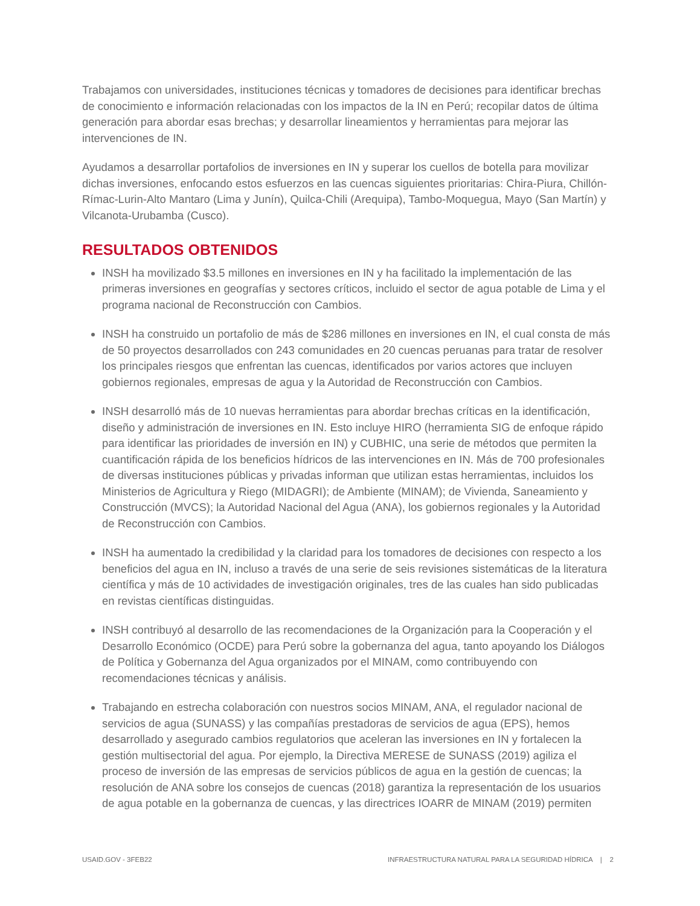Trabajamos con universidades, instituciones técnicas y tomadores de decisiones para identificar brechas de conocimiento e información relacionadas con los impactos de la IN en Perú; recopilar datos de última generación para abordar esas brechas; y desarrollar lineamientos y herramientas para mejorar las intervenciones de IN.
Ayudamos a desarrollar portafolios de inversiones en IN y superar los cuellos de botella para movilizar dichas inversiones, enfocando estos esfuerzos en las cuencas siguientes prioritarias: Chira-Piura, Chillón-Rímac-Lurin-Alto Mantaro (Lima y Junín), Quilca-Chili (Arequipa), Tambo-Moquegua, Mayo (San Martín) y Vilcanota-Urubamba (Cusco).
RESULTADOS OBTENIDOS
INSH ha movilizado $3.5 millones en inversiones en IN y ha facilitado la implementación de las primeras inversiones en geografías y sectores críticos, incluido el sector de agua potable de Lima y el programa nacional de Reconstrucción con Cambios.
INSH ha construido un portafolio de más de $286 millones en inversiones en IN, el cual consta de más de 50 proyectos desarrollados con 243 comunidades en 20 cuencas peruanas para tratar de resolver los principales riesgos que enfrentan las cuencas, identificados por varios actores que incluyen gobiernos regionales, empresas de agua y la Autoridad de Reconstrucción con Cambios.
INSH desarrolló más de 10 nuevas herramientas para abordar brechas críticas en la identificación, diseño y administración de inversiones en IN. Esto incluye HIRO (herramienta SIG de enfoque rápido para identificar las prioridades de inversión en IN) y CUBHIC, una serie de métodos que permiten la cuantificación rápida de los beneficios hídricos de las intervenciones en IN. Más de 700 profesionales de diversas instituciones públicas y privadas informan que utilizan estas herramientas, incluidos los Ministerios de Agricultura y Riego (MIDAGRI); de Ambiente (MINAM); de Vivienda, Saneamiento y Construcción (MVCS); la Autoridad Nacional del Agua (ANA), los gobiernos regionales y la Autoridad de Reconstrucción con Cambios.
INSH ha aumentado la credibilidad y la claridad para los tomadores de decisiones con respecto a los beneficios del agua en IN, incluso a través de una serie de seis revisiones sistemáticas de la literatura científica y más de 10 actividades de investigación originales, tres de las cuales han sido publicadas en revistas científicas distinguidas.
INSH contribuyó al desarrollo de las recomendaciones de la Organización para la Cooperación y el Desarrollo Económico (OCDE) para Perú sobre la gobernanza del agua, tanto apoyando los Diálogos de Política y Gobernanza del Agua organizados por el MINAM, como contribuyendo con recomendaciones técnicas y análisis.
Trabajando en estrecha colaboración con nuestros socios MINAM, ANA, el regulador nacional de servicios de agua (SUNASS) y las compañías prestadoras de servicios de agua (EPS), hemos desarrollado y asegurado cambios regulatorios que aceleran las inversiones en IN y fortalecen la gestión multisectorial del agua. Por ejemplo, la Directiva MERESE de SUNASS (2019) agiliza el proceso de inversión de las empresas de servicios públicos de agua en la gestión de cuencas; la resolución de ANA sobre los consejos de cuencas (2018) garantiza la representación de los usuarios de agua potable en la gobernanza de cuencas, y las directrices IOARR de MINAM (2019) permiten
USAID.GOV - 3FEB22 INFRAESTRUCTURA NATURAL PARA LA SEGURIDAD HÍDRICA | 2